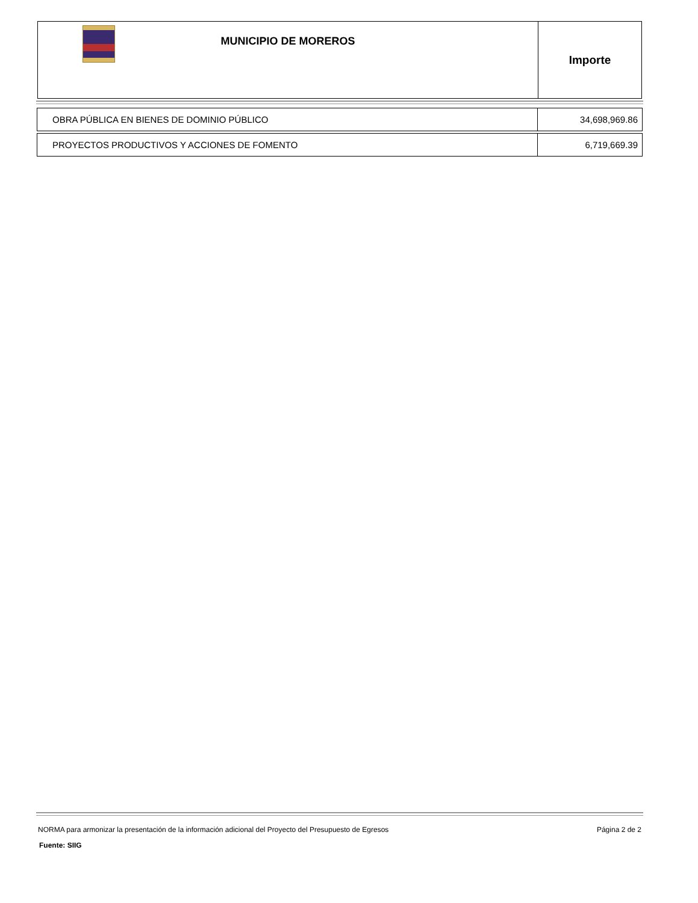MUNICIPIO DE MOREROS
Importe
| OBRA PÚBLICA EN BIENES DE DOMINIO PÚBLICO | 34,698,969.86 |
| PROYECTOS PRODUCTIVOS Y ACCIONES DE FOMENTO | 6,719,669.39 |
NORMA para armonizar la presentación de la información adicional del Proyecto del Presupuesto de Egresos Página 2 de 2
Fuente: SIIG